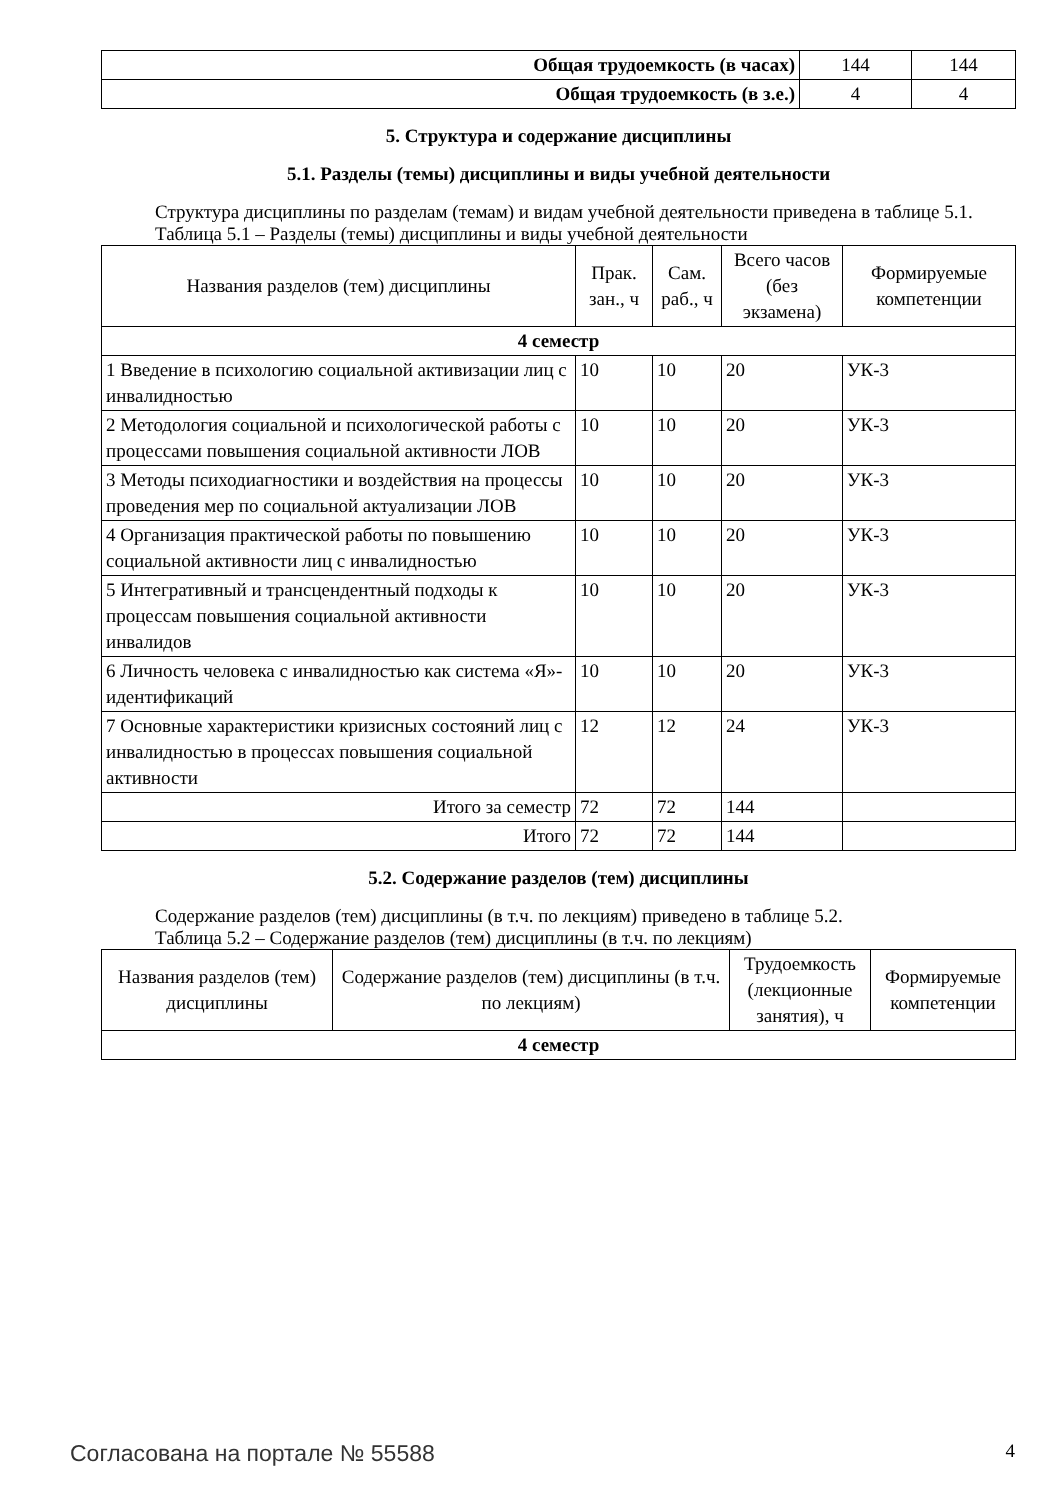| Общая трудоемкость (в часах) | 144 | 144 |
| Общая трудоемкость (в з.е.) | 4 | 4 |
5. Структура и содержание дисциплины
5.1. Разделы (темы) дисциплины и виды учебной деятельности
Структура дисциплины по разделам (темам) и видам учебной деятельности приведена в таблице 5.1.
Таблица 5.1 – Разделы (темы) дисциплины и виды учебной деятельности
| Названия разделов (тем) дисциплины | Прак. зан., ч | Сам. раб., ч | Всего часов (без экзамена) | Формируемые компетенции |
| --- | --- | --- | --- | --- |
| 4 семестр | | | | |
| 1 Введение в психологию социальной активизации лиц с инвалидностью | 10 | 10 | 20 | УК-3 |
| 2 Методология социальной и психологической работы с процессами повышения социальной активности ЛОВ | 10 | 10 | 20 | УК-3 |
| 3 Методы психодиагностики и воздействия на процессы проведения мер по социальной актуализации ЛОВ | 10 | 10 | 20 | УК-3 |
| 4 Организация практической работы по повышению социальной активности лиц с инвалидностью | 10 | 10 | 20 | УК-3 |
| 5 Интегративный и трансцендентный подходы к процессам повышения социальной активности инвалидов | 10 | 10 | 20 | УК-3 |
| 6 Личность человека с инвалидностью как система «Я»-идентификаций | 10 | 10 | 20 | УК-3 |
| 7 Основные характеристики кризисных состояний лиц с инвалидностью в процессах повышения социальной активности | 12 | 12 | 24 | УК-3 |
| Итого за семестр | 72 | 72 | 144 | |
| Итого | 72 | 72 | 144 | |
5.2. Содержание разделов (тем) дисциплины
Содержание разделов (тем) дисциплины (в т.ч. по лекциям) приведено в таблице 5.2.
Таблица 5.2 – Содержание разделов (тем) дисциплины (в т.ч. по лекциям)
| Названия разделов (тем) дисциплины | Содержание разделов (тем) дисциплины (в т.ч. по лекциям) | Трудоемкость (лекционные занятия), ч | Формируемые компетенции |
| --- | --- | --- | --- |
| 4 семестр | | | |
Согласована на портале № 55588 4